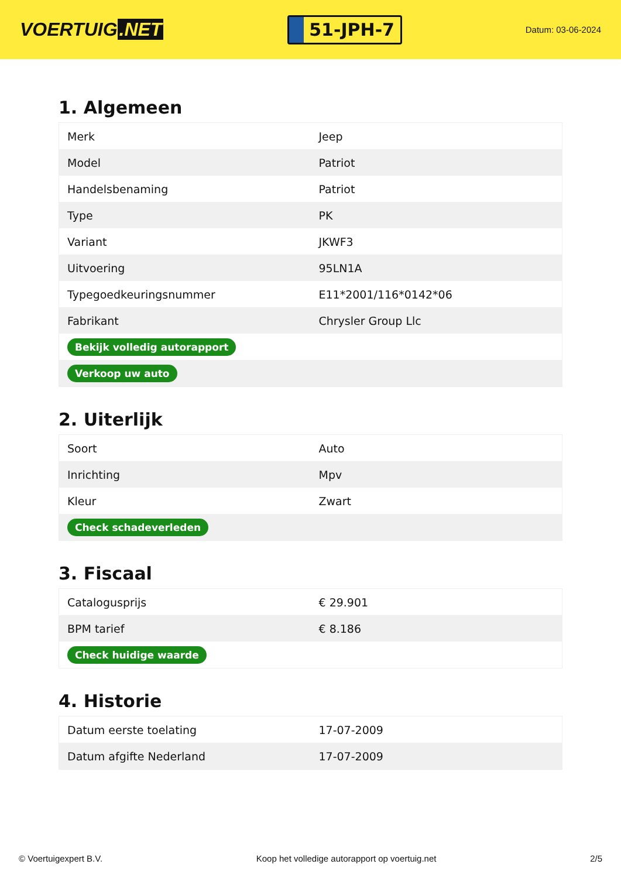VOERTUIG.NET
51-JPH-7
Datum: 03-06-2024
1. Algemeen
| Merk | Jeep |
| Model | Patriot |
| Handelsbenaming | Patriot |
| Type | PK |
| Variant | JKWF3 |
| Uitvoering | 95LN1A |
| Typegoedkeuringsnummer | E11*2001/116*0142*06 |
| Fabrikant | Chrysler Group Llc |
| Bekijk volledig autorapport | |
| Verkoop uw auto | |
2. Uiterlijk
| Soort | Auto |
| Inrichting | Mpv |
| Kleur | Zwart |
| Check schadeverleden | |
3. Fiscaal
| Catalogusprijs | € 29.901 |
| BPM tarief | € 8.186 |
| Check huidige waarde | |
4. Historie
| Datum eerste toelating | 17-07-2009 |
| Datum afgifte Nederland | 17-07-2009 |
© Voertuigexpert B.V. Koop het volledige autorapport op voertuig.net 2/5